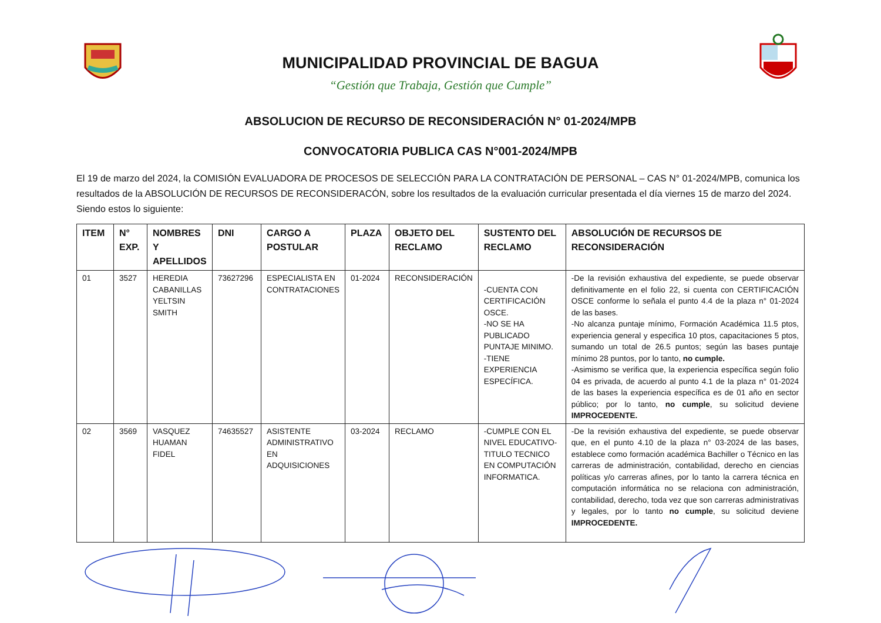MUNICIPALIDAD PROVINCIAL DE BAGUA
“Gestión que Trabaja, Gestión que Cumple”
ABSOLUCION DE RECURSO DE RECONSIDERACIÓN N° 01-2024/MPB
CONVOCATORIA PUBLICA CAS N°001-2024/MPB
El 19 de marzo del 2024, la COMISIÓN EVALUADORA DE PROCESOS DE SELECCIÓN PARA LA CONTRATACIÓN DE PERSONAL – CAS N° 01-2024/MPB, comunica los resultados de la ABSOLUCIÓN DE RECURSOS DE RECONSIDERACÓN, sobre los resultados de la evaluación curricular presentada el día viernes 15 de marzo del 2024. Siendo estos lo siguiente:
| ITEM | N° EXP. | NOMBRES Y APELLIDOS | DNI | CARGO A POSTULAR | PLAZA | OBJETO DEL RECLAMO | SUSTENTO DEL RECLAMO | ABSOLUCIÓN DE RECURSOS DE RECONSIDERACIÓN |
| --- | --- | --- | --- | --- | --- | --- | --- | --- |
| 01 | 3527 | HEREDIA CABANILLAS YELTSIN SMITH | 73627296 | ESPECIALISTA EN CONTRATACIONES | 01-2024 | RECONSIDERACIÓN | -CUENTA CON CERTIFICACIÓN OSCE. -NO SE HA PUBLICADO PUNTAJE MINIMO. -TIENE EXPERIENCIA ESPECÍFICA. | -De la revisión exhaustiva del expediente, se puede observar definitivamente en el folio 22, si cuenta con CERTIFICACIÓN OSCE conforme lo señala el punto 4.4 de la plaza n° 01-2024 de las bases. -No alcanza puntaje mínimo, Formación Académica 11.5 ptos, experiencia general y especifica 10 ptos, capacitaciones 5 ptos, sumando un total de 26.5 puntos; según las bases puntaje mínimo 28 puntos, por lo tanto, no cumple. -Asimismo se verifica que, la experiencia específica según folio 04 es privada, de acuerdo al punto 4.1 de la plaza n° 01-2024 de las bases la experiencia específica es de 01 año en sector público; por lo tanto, no cumple , su solicitud deviene IMPROCEDENTE. |
| 02 | 3569 | VASQUEZ HUAMAN FIDEL | 74635527 | ASISTENTE ADMINISTRATIVO EN ADQUISICIONES | 03-2024 | RECLAMO | -CUMPLE CON EL NIVEL EDUCATIVO-TITULO TECNICO EN COMPUTACIÓN INFORMATICA. | -De la revisión exhaustiva del expediente, se puede observar que, en el punto 4.10 de la plaza n° 03-2024 de las bases, establece como formación académica Bachiller o Técnico en las carreras de administración, contabilidad, derecho en ciencias políticas y/o carreras afines, por lo tanto la carrera técnica en computación informática no se relaciona con administración, contabilidad, derecho, toda vez que son carreras administrativas y legales, por lo tanto no cumple , su solicitud deviene IMPROCEDENTE. |